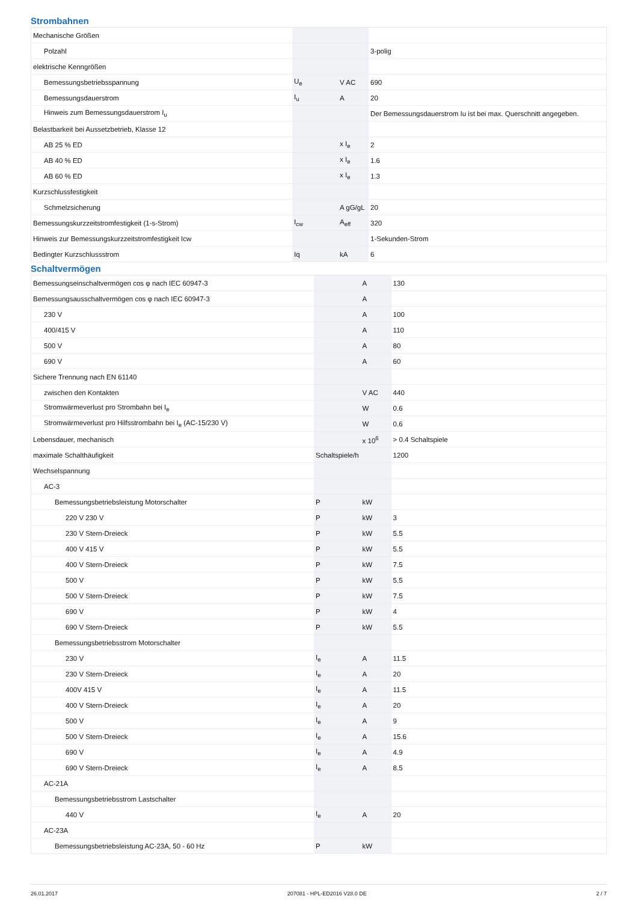Strombahnen
| Mechanische Größen | | | |
| Polzahl | | | 3-polig |
| elektrische Kenngrößen | | | |
| Bemessungsbetriebsspannung | U<sub>e</sub> | V AC | 690 |
| Bemessungsdauerstrom | I<sub>u</sub> | A | 20 |
| Hinweis zum Bemessungsdauerstrom I<sub>u</sub> | | | Der Bemessungsdauerstrom Iu ist bei max. Querschnitt angegeben. |
| Belastbarkeit bei Aussetzbetrieb, Klasse 12 | | | |
| AB 25 % ED | | x I<sub>e</sub> | 2 |
| AB 40 % ED | | x I<sub>e</sub> | 1.6 |
| AB 60 % ED | | x I<sub>e</sub> | 1.3 |
| Kurzschlussfestigkeit | | | |
| Schmelzsicherung | | A gG/gL | 20 |
| Bemessungskurzzeitstromfestigkeit (1-s-Strom) | I<sub>cw</sub> | A<sub>eff</sub> | 320 |
| Hinweis zur Bemessungskurzzeitstromfestigkeit Icw | | | 1-Sekunden-Strom |
| Bedingter Kurzschlussstrom | Iq | kA | 6 |
Schaltvermögen
| Bemessungseinschaltvermögen cos φ nach IEC 60947-3 | | A | 130 |
| Bemessungsausschaltvermögen cos φ nach IEC 60947-3 | | A | |
| 230 V | | A | 100 |
| 400/415 V | | A | 110 |
| 500 V | | A | 80 |
| 690 V | | A | 60 |
| Sichere Trennung nach EN 61140 | | | |
| zwischen den Kontakten | | V AC | 440 |
| Stromwärmeverlust pro Strombahn bei I<sub>e</sub> | | W | 0.6 |
| Stromwärmeverlust pro Hilfsstrombahn bei I<sub>e</sub> (AC-15/230 V) | | W | 0.6 |
| Lebensdauer, mechanisch | | x 10<sup>6</sup> | > 0.4 Schaltspiele |
| maximale Schalthäufigkeit | Schaltspiele/h | | 1200 |
| Wechselspannung | | | |
| AC-3 | | | |
| Bemessungsbetriebsleistung Motorschalter | P | kW | |
| 220 V 230 V | P | kW | 3 |
| 230 V Stern-Dreieck | P | kW | 5.5 |
| 400 V 415 V | P | kW | 5.5 |
| 400 V Stern-Dreieck | P | kW | 7.5 |
| 500 V | P | kW | 5.5 |
| 500 V Stern-Dreieck | P | kW | 7.5 |
| 690 V | P | kW | 4 |
| 690 V Stern-Dreieck | P | kW | 5.5 |
| Bemessungsbetriebsstrom Motorschalter | | | |
| 230 V | I<sub>e</sub> | A | 11.5 |
| 230 V Stern-Dreieck | I<sub>e</sub> | A | 20 |
| 400V 415 V | I<sub>e</sub> | A | 11.5 |
| 400 V Stern-Dreieck | I<sub>e</sub> | A | 20 |
| 500 V | I<sub>e</sub> | A | 9 |
| 500 V Stern-Dreieck | I<sub>e</sub> | A | 15.6 |
| 690 V | I<sub>e</sub> | A | 4.9 |
| 690 V Stern-Dreieck | I<sub>e</sub> | A | 8.5 |
| AC-21A | | | |
| Bemessungsbetriebsstrom Lastschalter | | | |
| 440 V | I<sub>e</sub> | A | 20 |
| AC-23A | | | |
| Bemessungsbetriebsleistung AC-23A, 50 - 60 Hz | P | kW | |
26.01.2017 207081 - HPL-ED2016 V28.0 DE 2 / 7